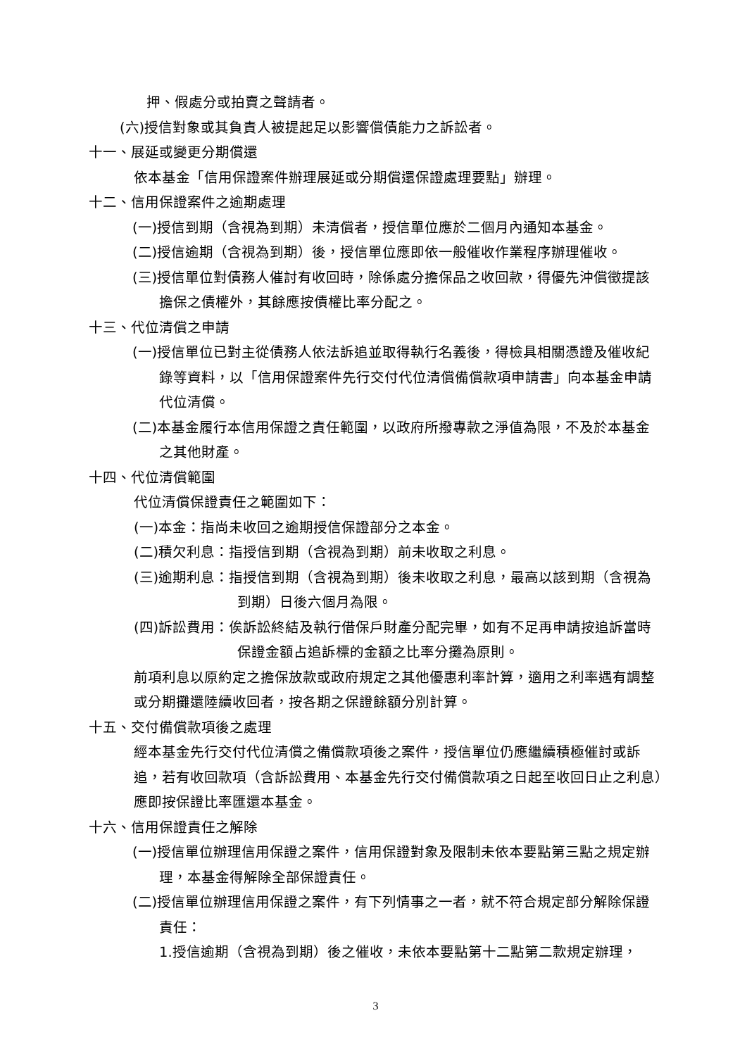押、假處分或拍賣之聲請者。
(六)授信對象或其負責人被提起足以影響償債能力之訴訟者。
十一、展延或變更分期償還
依本基金「信用保證案件辦理展延或分期償還保證處理要點」辦理。
十二、信用保證案件之逾期處理
(一)授信到期（含視為到期）未清償者，授信單位應於二個月內通知本基金。
(二)授信逾期（含視為到期）後，授信單位應即依一般催收作業程序辦理催收。
(三)授信單位對債務人催討有收回時，除係處分擔保品之收回款，得優先沖償徵提該擔保之債權外，其餘應按債權比率分配之。
十三、代位清償之申請
(一)授信單位已對主從債務人依法訴追並取得執行名義後，得檢具相關憑證及催收紀錄等資料，以「信用保證案件先行交付代位清償備償款項申請書」向本基金申請代位清償。
(二)本基金履行本信用保證之責任範圍，以政府所撥專款之淨值為限，不及於本基金之其他財產。
十四、代位清償範圍
代位清償保證責任之範圍如下：
(一)本金：指尚未收回之逾期授信保證部分之本金。
(二)積欠利息：指授信到期（含視為到期）前未收取之利息。
(三)逾期利息：指授信到期（含視為到期）後未收取之利息，最高以該到期（含視為到期）日後六個月為限。
(四)訴訟費用：俟訴訟終結及執行借保戶財產分配完畢，如有不足再申請按追訴當時保證金額占追訴標的金額之比率分攤為原則。
前項利息以原約定之擔保放款或政府規定之其他優惠利率計算，適用之利率遇有調整或分期攤還陸續收回者，按各期之保證餘額分別計算。
十五、交付備償款項後之處理
經本基金先行交付代位清償之備償款項後之案件，授信單位仍應繼續積極催討或訴追，若有收回款項（含訴訟費用、本基金先行交付備償款項之日起至收回日止之利息）應即按保證比率匯還本基金。
十六、信用保證責任之解除
(一)授信單位辦理信用保證之案件，信用保證對象及限制未依本要點第三點之規定辦理，本基金得解除全部保證責任。
(二)授信單位辦理信用保證之案件，有下列情事之一者，就不符合規定部分解除保證責任：
1.授信逾期（含視為到期）後之催收，未依本要點第十二點第二款規定辦理，
3